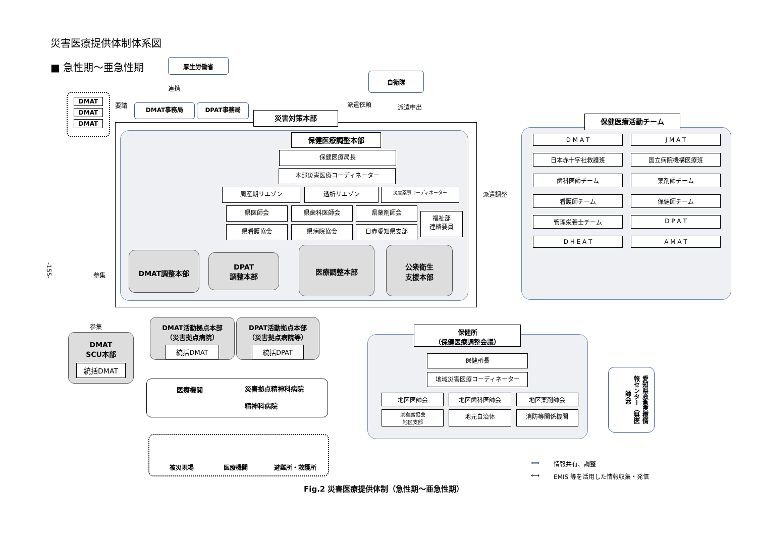災害医療提供体制体系図
■ 急性期～亜急性期 厚生労働省
自衛隊
連携
派遣依頼 派遣申出
DMAT
DMAT
DMAT
要請 DMAT事務局 DPAT事務局
災害対策本部
保健医療調整本部
保健医療局長
本部災害医療コーディネーター
周産期リエゾン 透析リエゾン 災害薬事コーディネーター
県医師会 県歯科医師会 県薬剤師会
県看護協会 県病院協会 日赤愛知県支部
福祉部
連絡要員
DMAT調整本部
DPAT
調整本部
医療調整本部
公衆衛生
支援本部
参集
参集
-155-
DMAT
SCU本部
統括DMAT
DMAT活動拠点本部
（災害拠点病院）
統括DMAT
DPAT活動拠点本部
（災害拠点病院等）
統括DPAT
医療機関
災害拠点精神科病院
精神科病院
被災現場 医療機関 避難所・救護所
派遣調整
保健医療活動チーム
D M A T
J M A T
日本赤十字社救護班
国立病院機構医療班
歯科医師チーム
薬剤師チーム
看護師チーム
保健師チーム
管理栄養士チーム
D P A T
D H E A T
A M A T
保健所
（保健医療調整会議）
保健所長
地域災害医療コーディネーター
地区医師会
地区歯科医師会
地区薬剤師会
県看護協会
地区支部
地元自治体
消防等関係機関
愛知県救急医療情報センター（県医師会）
⟺ 情報共有、調整
⟷ EMIS 等を活用した情報収集・発信
Fig.2 災害医療提供体制（急性期～亜急性期）